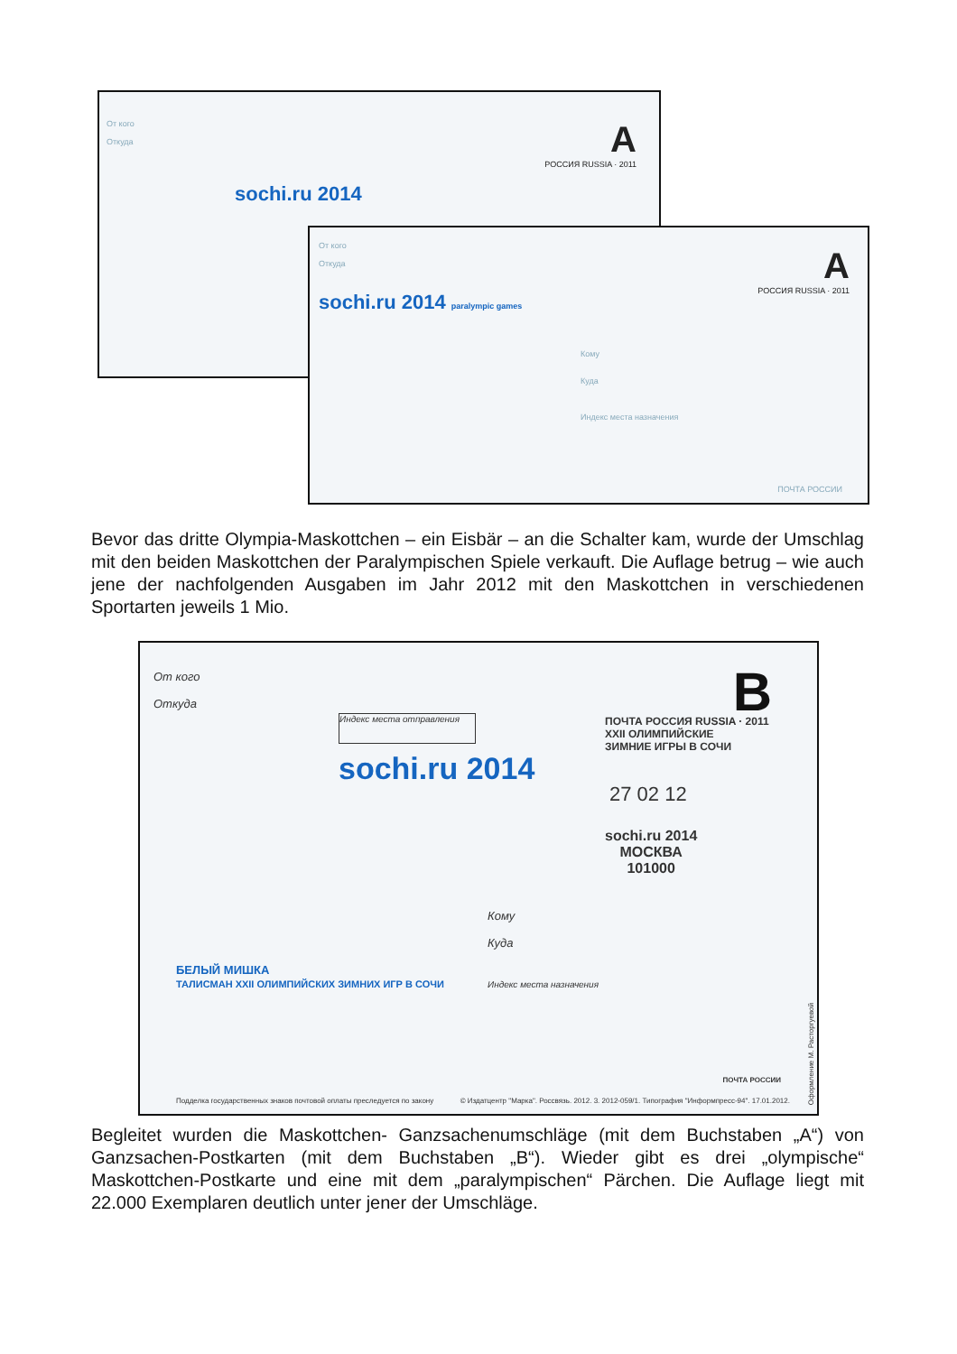От кого
Откуда
sochi.ru 2014
A
РОССИЯ RUSSIA · 2011
От кого
Откуда
sochi.ru 2014 paralympic games
A
РОССИЯ RUSSIA · 2011
Кому
Куда
Индекс места назначения
ПОЧТА РОССИИ
Bevor das dritte Olympia-Maskottchen – ein Eisbär – an die Schalter kam, wurde der Umschlag mit den beiden Maskottchen der Paralympischen Spiele verkauft. Die Auflage betrug – wie auch jene der nachfolgenden Ausgaben im Jahr 2012 mit den Maskottchen in verschiedenen Sportarten jeweils 1 Mio.
От кого
Откуда
Индекс места отправления
sochi.ru 2014
B
ПОЧТА РОССИЯ RUSSIA · 2011
XXII ОЛИМПИЙСКИЕ
ЗИМНИЕ ИГРЫ В СОЧИ
27 02 12
sochi.ru 2014
МОСКВА
101000
Кому
Куда
Индекс места назначения
БЕЛЫЙ МИШКА
ТАЛИСМАН XXII ОЛИМПИЙСКИХ ЗИМНИХ ИГР В СОЧИ
ПОЧТА РОССИИ
Подделка государственных знаков почтовой оплаты преследуется по закону © Издатцентр "Марка". Россвязь. 2012. 3. 2012-059/1. Типография "Информпресс-94". 17.01.2012.
Оформление М. Расторгуевой
Begleitet wurden die Maskottchen- Ganzsachenumschläge (mit dem Buchstaben „A“) von Ganzsachen-Postkarten (mit dem Buchstaben „B“). Wieder gibt es drei „olympische“ Maskottchen-Postkarte und eine mit dem „paralympischen“ Pärchen. Die Auflage liegt mit 22.000 Exemplaren deutlich unter jener der Umschläge.